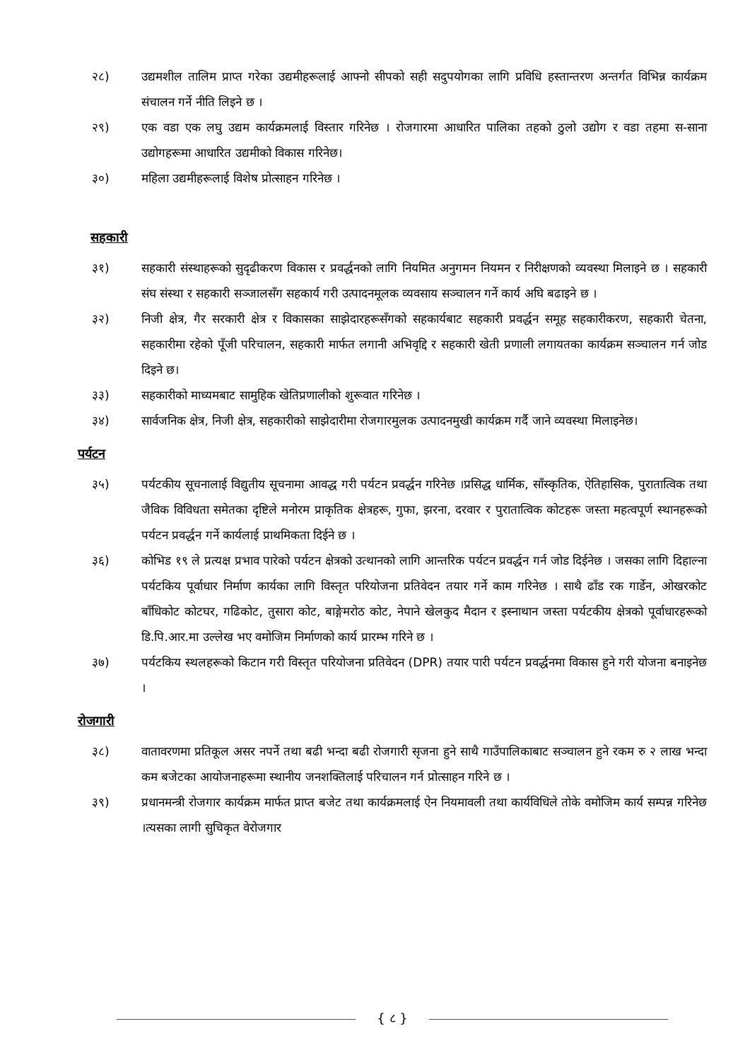२८) उद्यमशील तालिम प्राप्त गरेका उद्यमीहरूलाई आफ्नो सीपको सही सदुपयोगका लागि प्रविधि हस्तान्तरण अन्तर्गत विभिन्न कार्यक्रम संचालन गर्ने नीति लिइने छ ।
२९) एक वडा एक लघु उद्यम कार्यक्रमलाई विस्तार गरिनेछ । रोजगारमा आधारित पालिका तहको ठुलो उद्योग र वडा तहमा स-साना उद्योगहरूमा आधारित उद्यमीको विकास गरिनेछ।
३०) महिला उद्यमीहरूलाई विशेष प्रोत्साहन गरिनेछ ।
सहकारी
३१) सहकारी संस्थाहरूको सुदृढीकरण विकास र प्रवर्द्धनको लागि नियमित अनुगमन नियमन र निरीक्षणको व्यवस्था मिलाइने छ । सहकारी संघ संस्था र सहकारी सञ्जालसँग सहकार्य गरी उत्पादनमूलक व्यवसाय सञ्चालन गर्ने कार्य अघि बढाइने छ ।
३२) निजी क्षेत्र, गैर सरकारी क्षेत्र र विकासका साझेदारहरूसँगको सहकार्यबाट सहकारी प्रवर्द्धन समूह सहकारीकरण, सहकारी चेतना, सहकारीमा रहेको पूँजी परिचालन, सहकारी मार्फत लगानी अभिवृद्दि र सहकारी खेती प्रणाली लगायतका कार्यक्रम सञ्चालन गर्न जोड दिइने छ।
३३) सहकारीको माध्यमबाट सामुहिक खेतिप्रणालीको शुरूवात गरिनेछ ।
३४) सार्वजनिक क्षेत्र, निजी क्षेत्र, सहकारीको साझेदारीमा रोजगारमुलक उत्पादनमुखी कार्यक्रम गर्दै जाने व्यवस्था मिलाइनेछ।
पर्यटन
३५) पर्यटकीय सूचनालाई विद्युतीय सूचनामा आवद्ध गरी पर्यटन प्रवर्द्धन गरिनेछ ।प्रसिद्ध धार्मिक, साँस्कृतिक, ऐतिहासिक, पुरातात्विक तथा जैविक विविधता समेतका दृष्टिले मनोरम प्राकृतिक क्षेत्रहरू, गुफा, झरना, दरवार र पुरातात्विक कोटहरू जस्ता महत्वपूर्ण स्थानहरूको पर्यटन प्रवर्द्धन गर्ने कार्यलाई प्राथमिकता दिईने छ ।
३६) कोभिड १९ ले प्रत्यक्ष प्रभाव पारेको पर्यटन क्षेत्रको उत्थानको लागि आन्तरिक पर्यटन प्रवर्द्धन गर्न जोड दिईनेछ । जसका लागि दिहाल्ना पर्यटकिय पूर्वाधार निर्माण कार्यका लागि विस्तृत परियोजना प्रतिवेदन तयार गर्ने काम गरिनेछ । साथै ढाँड रक गार्डेन, ओखरकोट बाँधिकोट कोटघर, गढिकोट, तुसारा कोट, बाङ्गेमरोठ कोट, नेपाने खेलकुद मैदान र इस्नाथान जस्ता पर्यटकीय क्षेत्रको पूर्वाधारहरूको डि.पि.आर.मा उल्लेख भए वमोजिम निर्माणको कार्य प्रारम्भ गरिने छ ।
३७) पर्यटकिय स्थलहरूको किटान गरी विस्तृत परियोजना प्रतिवेदन (DPR) तयार पारी पर्यटन प्रवर्द्धनमा विकास हुने गरी योजना बनाइनेछ ।
रोजगारी
३८) वातावरणमा प्रतिकूल असर नपर्ने तथा बढी भन्दा बढी रोजगारी सृजना हुने साथै गाउँपालिकाबाट सञ्चालन हुने रकम रु २ लाख भन्दा कम बजेटका आयोजनाहरूमा स्थानीय जनशक्तिलाई परिचालन गर्न प्रोत्साहन गरिने छ ।
३९) प्रधानमन्त्री रोजगार कार्यक्रम मार्फत प्राप्त बजेट तथा कार्यक्रमलाई ऐन नियमावली तथा कार्यविधिले तोके वमोजिम कार्य सम्पन्न गरिनेछ ।त्यसका लागी सुचिकृत वेरोजगार
{ ८ }